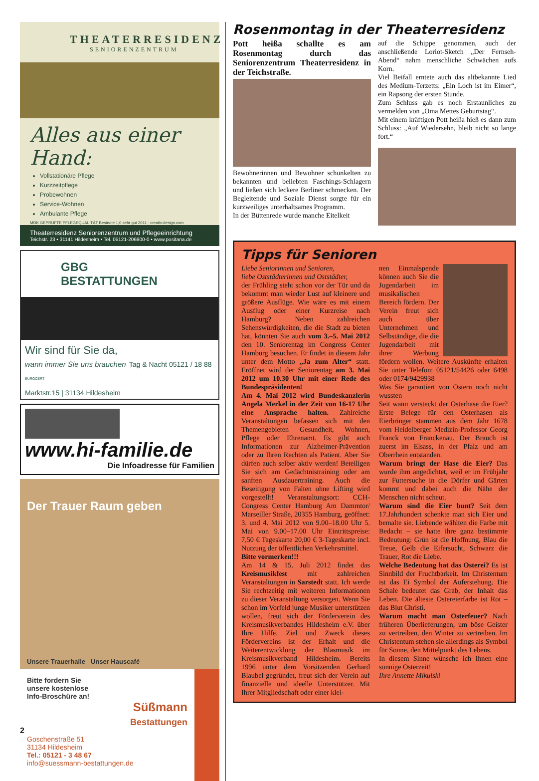THEATERRESIDENZ
SENIORENZENTRUM
Alles aus einer Hand:
Vollstationäre Pflege
Kurzzeitpflege
Probewohnen
Service-Wohnen
Ambulante Pflege
MDK GEPRÜFTE PFLEGEQUALITÄT Bestnote 1,0 sehr gut 2011 · creativ-design.com
Theaterresidenz Seniorenzentrum und Pflegeeinrichtung
Teichstr. 23 • 31141 Hildesheim • Tel. 05121-206900-0 • www.positana.de
GBG BESTATTUNGEN
Wir sind für Sie da,
wann immer Sie uns brauchen Tag & Nacht 05121 / 18 88 EUROCERT
Marktstr.15 | 31134 Hildesheim
www.hi-familie.de
Die Infoadresse für Familien
Der Trauer Raum geben
Unsere Trauerhalle Unser Hauscafé
Bitte fordern Sie
unsere kostenlose
Info-Broschüre an!
Süßmann
Bestattungen
Goschenstraße 51
31134 Hildesheim
Tel.: 05121 - 3 48 67
info@suessmann-bestattungen.de
Rosenmontag in der Theaterresidenz
Pott heißa schallte es am Rosenmontag durch das Seniorenzentrum Theaterresidenz in der Teichstraße.
Bewohnerinnen und Bewohner schunkelten zu bekannten und beliebten Faschings-Schlagern und ließen sich leckere Berliner schmecken. Der Begleitende und Soziale Dienst sorgte für ein kurzweiliges unterhaltsames Programm.
In der Büttenrede wurde manche Eitelkeit
auf die Schippe genommen, auch der anschließende Loriot-Sketch „Der Fernseh-Abend“ nahm menschliche Schwächen aufs Korn.
Viel Beifall erntete auch das altbekannte Lied des Medium-Terzetts: „Ein Loch ist im Eimer“, ein Rapsong der ersten Stunde.
Zum Schluss gab es noch Erstaunliches zu vermelden von „Oma Mettes Geburtstag“.
Mit einem kräftigen Pott heißa hieß es dann zum Schluss: „Auf Wiedersehn, bleib nicht so lange fort.“
Tipps für Senioren
Liebe Seniorinnen und Senioren,
liebe Oststädterinnen und Oststädter,
der Frühling steht schon vor der Tür und da bekommt man wieder Lust auf kleinere und größere Ausflüge. Wie wäre es mit einem Ausflug oder einer Kurzreise nach Hamburg? Neben zahlreichen Sehenswürdigkeiten, die die Stadt zu bieten hat, könnten Sie auch vom 3.–5. Mai 2012 den 10. Seniorentag im Congress Center Hamburg besuchen. Er findet in diesem Jahr unter dem Motto „Ja zum Alter“ statt. Eröffnet wird der Seniorentag am 3. Mai 2012 um 10.30 Uhr mit einer Rede des Bundespräsidenten!
Am 4. Mai 2012 wird Bundeskanzlerin Angela Merkel in der Zeit von 16-17 Uhr eine Ansprache halten. Zahlreiche Veranstaltungen befassen sich mit den Themengebieten Gesundheit, Wohnen, Pflege oder Ehrenamt. Es gibt auch Informationen zur Alzheimer-Prävention oder zu Ihren Rechten als Patient. Aber Sie dürfen auch selber aktiv werden! Beteiligen Sie sich am Gedächtnistraining oder am sanften Ausdauertraining. Auch die Beseitigung von Falten ohne Lifting wird vorgestellt! Veranstaltungsort: CCH-Congress Center Hamburg Am Dammtor/ Marseiller Straße, 20355 Hamburg, geöffnet: 3. und 4. Mai 2012 von 9.00–18.00 Uhr 5. Mai von 9.00–17.00 Uhr Eintrittspreise: 7,50 € Tageskarte 20,00 € 3-Tageskarte incl. Nutzung der öffentlichen Verkehrsmittel.
Bitte vormerken!!!
Am 14 & 15. Juli 2012 findet das Kreismusikfest mit zahlreichen Veranstaltungen in Sarstedt statt. Ich werde Sie rechtzeitig mit weiteren Informationen zu dieser Veranstaltung versorgen. Wenn Sie schon im Vorfeld junge Musiker unterstützen wollen, freut sich der Förderverein des Kreismusikverbandes Hildesheim e.V. über Ihre Hilfe. Ziel und Zweck dieses Fördervereins ist der Erhalt und die Weiterentwicklung der Blasmusik im Kreismusikverband Hildesheim. Bereits 1996 unter dem Vorsitzenden Gerhard Blaubel gegründet, freut sich der Verein auf finanzielle und ideelle Unterstützer. Mit Ihrer Mitgliedschaft oder einer klei-
nen Einmalspende können auch Sie die Jugendarbeit im musikalischen Bereich fördern. Der Verein freut sich auch über Unternehmen und Selbständige, die die Jugendarbeit mit ihrer Werbung fördern wollen. Weitere Auskünfte erhalten Sie unter Telefon: 05121/54426 oder 6498 oder 0174/9429938
Was Sie garantiert von Ostern noch nicht wussten
Seit wann versteckt der Osterhase die Eier? Erste Belege für den Osterhasen als Eierbringer stammen aus dem Jahr 1678 vom Heidelberger Medizin-Professor Georg Franck von Franckenau. Der Brauch ist zuerst im Elsass, in der Pfalz und am Oberrhein entstanden.
Warum bringt der Hase die Eier? Das wurde ihm angedichtet, weil er im Frühjahr zur Futtersuche in die Dörfer und Gärten kommt und dabei auch die Nähe der Menschen nicht scheut.
Warum sind die Eier bunt? Seit dem 17.Jahrhundert schenkte man sich Eier und bemalte sie. Liebende wählten die Farbe mit Bedacht – sie hatte ihre ganz bestimmte Bedeutung: Grün ist die Hoffnung, Blau die Treue, Gelb die Eifersucht, Schwarz die Trauer, Rot die Liebe.
Welche Bedeutung hat das Osterei? Es ist Sinnbild der Fruchtbarkeit. Im Christentum ist das Ei Symbol der Auferstehung. Die Schale bedeutet das Grab, der Inhalt das Leben. Die älteste Ostereierfarbe ist Rot – das Blut Christi.
Warum macht man Osterfeuer? Nach früheren Überlieferungen, um böse Geister zu vertreiben, den Winter zu vertreiben. Im Christentum stehen sie allerdings als Symbol für Sonne, den Mittelpunkt des Lebens.
In diesem Sinne wünsche ich Ihnen eine sonnige Osterzeit!
Ihre Annette Mikulski
2